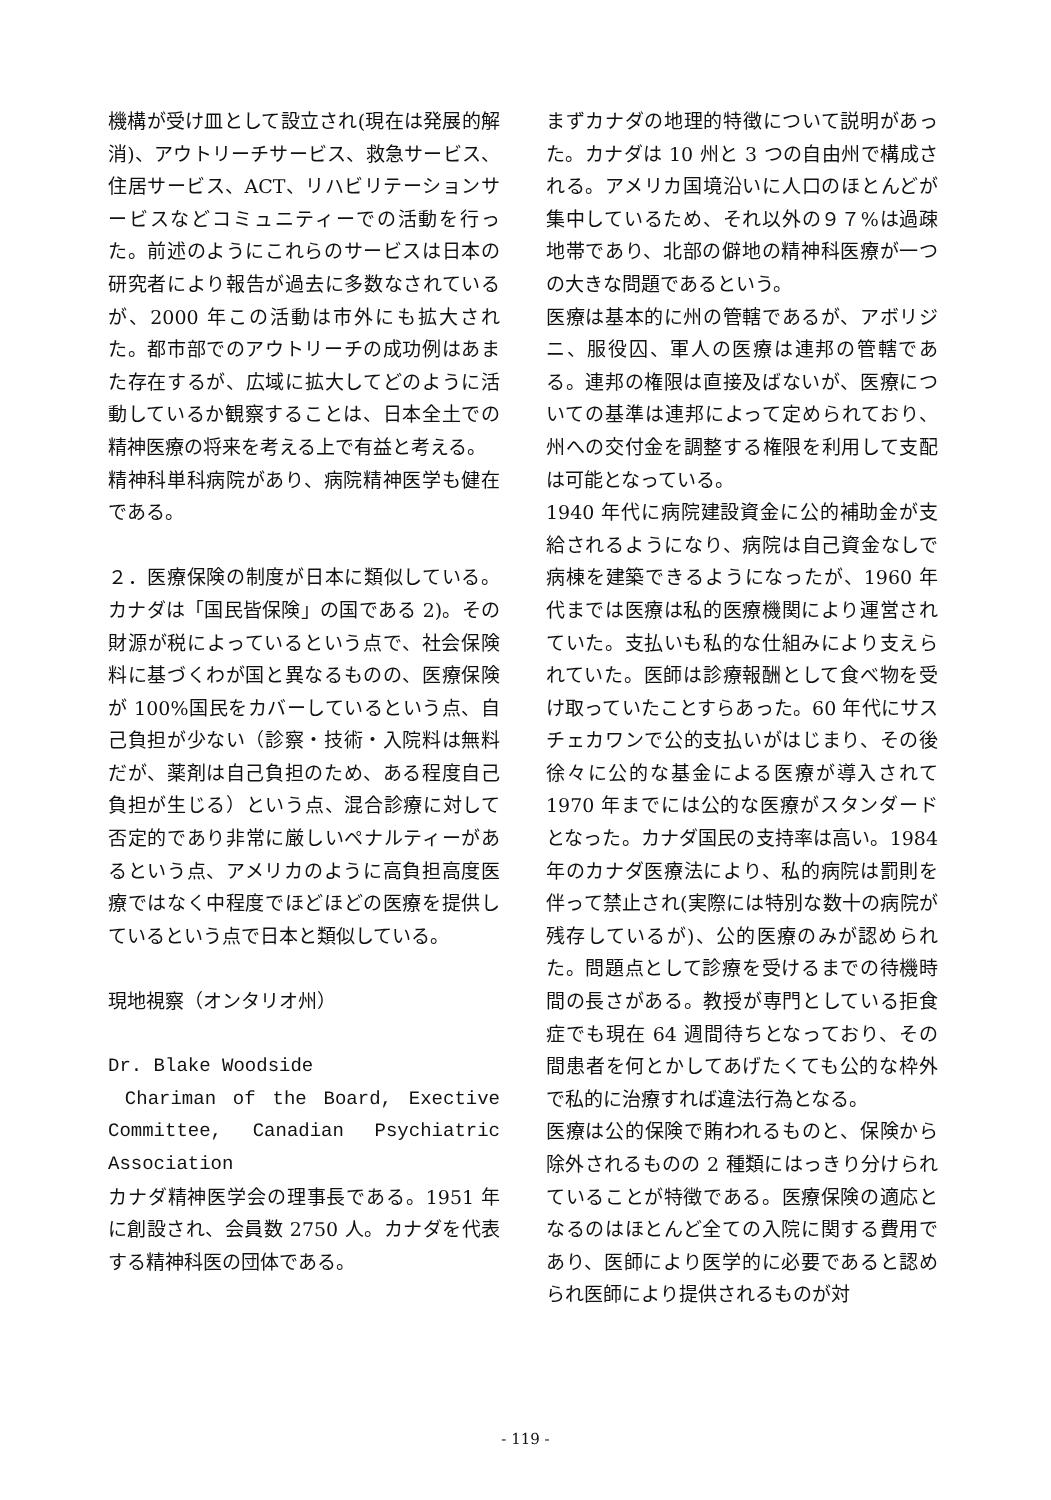機構が受け皿として設立され(現在は発展的解消)、アウトリーチサービス、救急サービス、住居サービス、ACT、リハビリテーションサービスなどコミュニティーでの活動を行った。前述のようにこれらのサービスは日本の研究者により報告が過去に多数なされているが、2000 年この活動は市外にも拡大された。都市部でのアウトリーチの成功例はあまた存在するが、広域に拡大してどのように活動しているか観察することは、日本全土での精神医療の将来を考える上で有益と考える。
精神科単科病院があり、病院精神医学も健在である。
２．医療保険の制度が日本に類似している。カナダは「国民皆保険」の国である 2)。その財源が税によっているという点で、社会保険料に基づくわが国と異なるものの、医療保険が 100%国民をカバーしているという点、自己負担が少ない（診察・技術・入院料は無料だが、薬剤は自己負担のため、ある程度自己負担が生じる）という点、混合診療に対して否定的であり非常に厳しいペナルティーがあるという点、アメリカのように高負担高度医療ではなく中程度でほどほどの医療を提供しているという点で日本と類似している。
現地視察（オンタリオ州）
Dr. Blake Woodside
Chariman of the Board, Exective Committee, Canadian Psychiatric Association
カナダ精神医学会の理事長である。1951 年に創設され、会員数 2750 人。カナダを代表する精神科医の団体である。
まずカナダの地理的特徴について説明があった。カナダは 10 州と 3 つの自由州で構成される。アメリカ国境沿いに人口のほとんどが集中しているため、それ以外の９７%は過疎地帯であり、北部の僻地の精神科医療が一つの大きな問題であるという。
医療は基本的に州の管轄であるが、アボリジニ、服役囚、軍人の医療は連邦の管轄である。連邦の権限は直接及ばないが、医療についての基準は連邦によって定められており、州への交付金を調整する権限を利用して支配は可能となっている。
1940 年代に病院建設資金に公的補助金が支給されるようになり、病院は自己資金なしで病棟を建築できるようになったが、1960 年代までは医療は私的医療機関により運営されていた。支払いも私的な仕組みにより支えられていた。医師は診療報酬として食べ物を受け取っていたことすらあった。60 年代にサスチェカワンで公的支払いがはじまり、その後徐々に公的な基金による医療が導入されて 1970 年までには公的な医療がスタンダードとなった。カナダ国民の支持率は高い。1984 年のカナダ医療法により、私的病院は罰則を伴って禁止され(実際には特別な数十の病院が残存しているが)、公的医療のみが認められた。問題点として診療を受けるまでの待機時間の長さがある。教授が専門としている拒食症でも現在 64 週間待ちとなっており、その間患者を何とかしてあげたくても公的な枠外で私的に治療すれば違法行為となる。
医療は公的保険で賄われるものと、保険から除外されるものの 2 種類にはっきり分けられていることが特徴である。医療保険の適応となるのはほとんど全ての入院に関する費用であり、医師により医学的に必要であると認められ医師により提供されるものが対
- 119 -